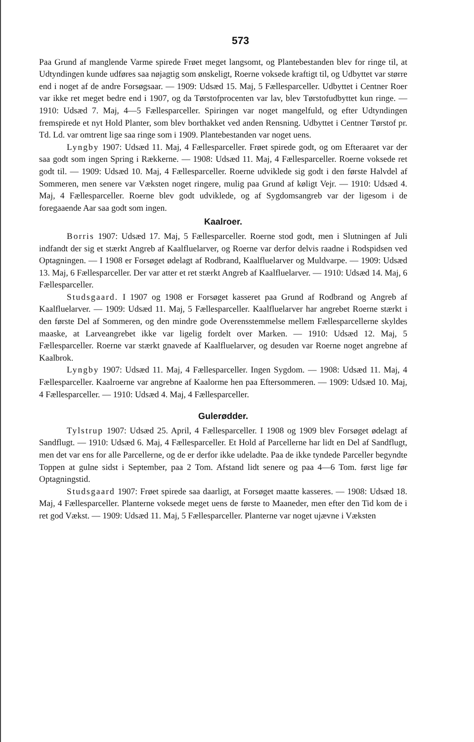573
Paa Grund af manglende Varme spirede Frøet meget langsomt, og Plantebestanden blev for ringe til, at Udtyndingen kunde udføres saa nøjagtig som ønskeligt, Roerne voksede kraftigt til, og Udbyttet var større end i noget af de andre Forsøgsaar. — 1909: Udsæd 15. Maj, 5 Fællesparceller. Udbyttet i Centner Roer var ikke ret meget bedre end i 1907, og da Tørstofprocenten var lav, blev Tørstofudbyttet kun ringe. — 1910: Udsæd 7. Maj, 4—5 Fællesparceller. Spiringen var noget mangelfuld, og efter Udtyndingen fremspirede et nyt Hold Planter, som blev borthakket ved anden Rensning. Udbyttet i Centner Tørstof pr. Td. Ld. var omtrent lige saa ringe som i 1909. Plantebestanden var noget uens.
Lyngby 1907: Udsæd 11. Maj, 4 Fællesparceller. Frøet spirede godt, og om Efteraaret var der saa godt som ingen Spring i Rækkerne. — 1908: Udsæd 11. Maj, 4 Fællesparceller. Roerne voksede ret godt til. — 1909: Udsæd 10. Maj, 4 Fællesparceller. Roerne udviklede sig godt i den første Halvdel af Sommeren, men senere var Væksten noget ringere, mulig paa Grund af køligt Vejr. — 1910: Udsæd 4. Maj, 4 Fællesparceller. Roerne blev godt udviklede, og af Sygdomsangreb var der ligesom i de foregaaende Aar saa godt som ingen.
Kaalroer.
Borris 1907: Udsæd 17. Maj, 5 Fællesparceller. Roerne stod godt, men i Slutningen af Juli indfandt der sig et stærkt Angreb af Kaalfluelarver, og Roerne var derfor delvis raadne i Rodspidsen ved Optagningen. — I 1908 er Forsøget ødelagt af Rodbrand, Kaalfluelarver og Muldvarpe. — 1909: Udsæd 13. Maj, 6 Fællesparceller. Der var atter et ret stærkt Angreb af Kaalfluelarver. — 1910: Udsæd 14. Maj, 6 Fællesparceller.
Studsgaard. I 1907 og 1908 er Forsøget kasseret paa Grund af Rodbrand og Angreb af Kaalfluelarver. — 1909: Udsæd 11. Maj, 5 Fællesparceller. Kaalfluelarver har angrebet Roerne stærkt i den første Del af Sommeren, og den mindre gode Overensstemmelse mellem Fællesparcellerne skyldes maaske, at Larveangrebet ikke var ligelig fordelt over Marken. — 1910: Udsæd 12. Maj, 5 Fællesparceller. Roerne var stærkt gnavede af Kaalfluelarver, og desuden var Roerne noget angrebne af Kaalbrok.
Lyngby 1907: Udsæd 11. Maj, 4 Fællesparceller. Ingen Sygdom. — 1908: Udsæd 11. Maj, 4 Fællesparceller. Kaalroerne var angrebne af Kaalorme hen paa Eftersommeren. — 1909: Udsæd 10. Maj, 4 Fællesparceller. — 1910: Udsæd 4. Maj, 4 Fællesparceller.
Gulerødder.
Tylstrup 1907: Udsæd 25. April, 4 Fællesparceller. I 1908 og 1909 blev Forsøget ødelagt af Sandflugt. — 1910: Udsæd 6. Maj, 4 Fællesparceller. Et Hold af Parcellerne har lidt en Del af Sandflugt, men det var ens for alle Parcellerne, og de er derfor ikke udeladte. Paa de ikke tyndede Parceller begyndte Toppen at gulne sidst i September, paa 2 Tom. Afstand lidt senere og paa 4—6 Tom. først lige før Optagningstid.
Studsgaard 1907: Frøet spirede saa daarligt, at Forsøget maatte kasseres. — 1908: Udsæd 18. Maj, 4 Fællesparceller. Planterne voksede meget uens de første to Maaneder, men efter den Tid kom de i ret god Vækst. — 1909: Udsæd 11. Maj, 5 Fællesparceller. Planterne var noget ujævne i Væksten